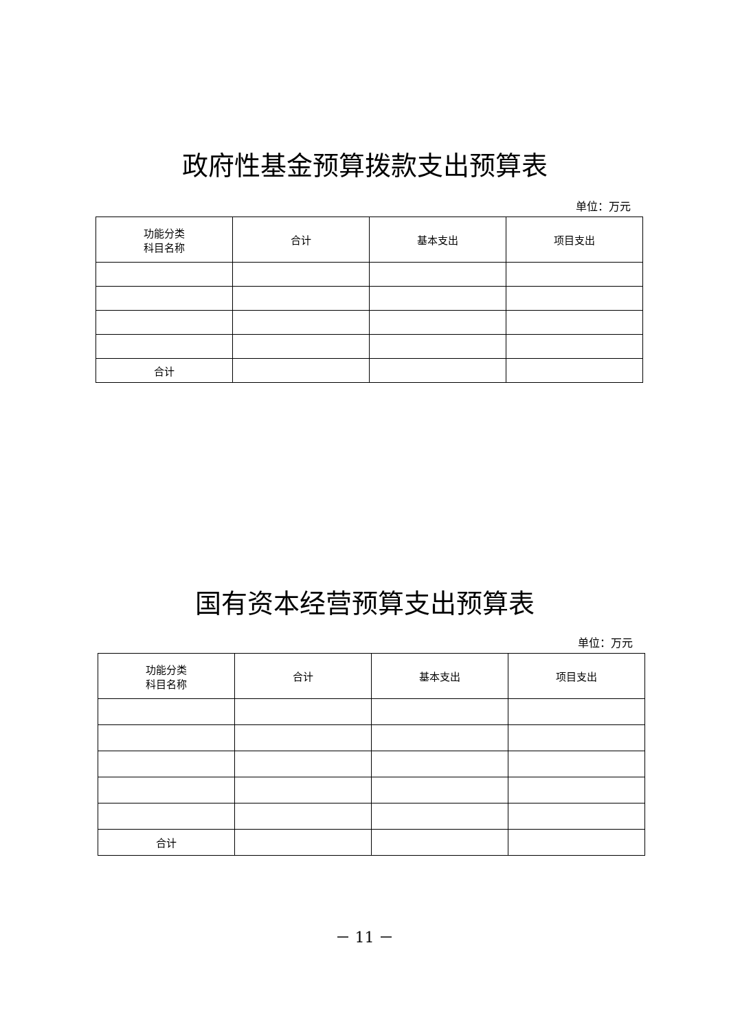政府性基金预算拨款支出预算表
单位：万元
| 功能分类 科目名称 | 合计 | 基本支出 | 项目支出 |
| --- | --- | --- | --- |
| 合计 | | | |
国有资本经营预算支出预算表
单位：万元
| 功能分类 科目名称 | 合计 | 基本支出 | 项目支出 |
| --- | --- | --- | --- |
| 合计 | | | |
－ 11 －